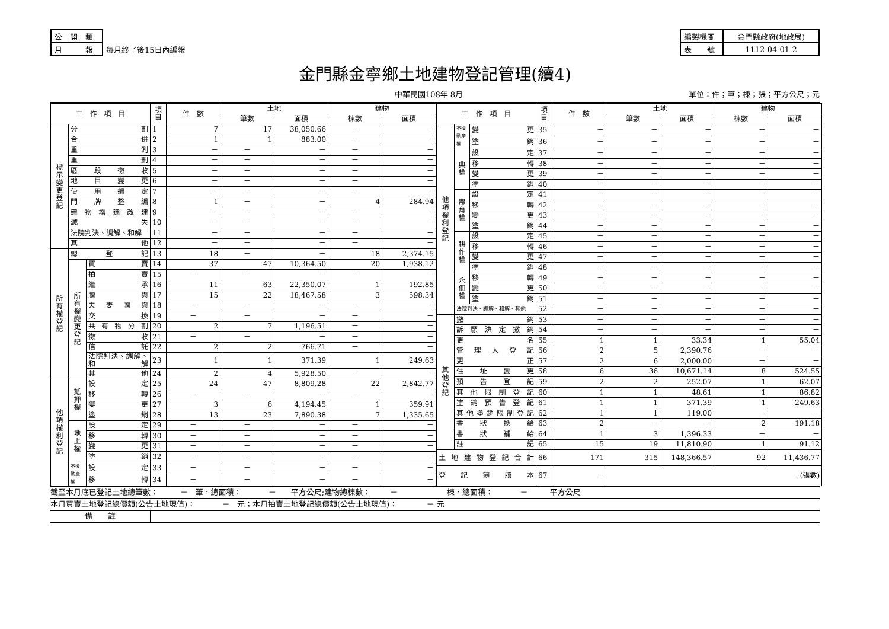| 公 開 類 | |
| 月 報 | 每月終了後15日內編報 |
| 編製機關 | 金門縣政府(地政局) |
| 表 號 | 1112-04-01-2 |
金門縣金寧鄉土地建物登記管理(續4)
中華民國108年 8月 單位：件；筆；棟；張；平方公尺；元
| 工 作 項 目 | | | 項目 | 件 數 | 土地 | | 建物 | |
| --- | --- | --- | --- | --- | --- | --- | --- | --- |
| | | | | | 筆數 | 面積 | 棟數 | 面積 |
| 標示變更登記 | 分 割 | | 1 | 7 | 17 | 38,050.66 | － | － |
| | 合 併 | | 2 | 1 | 1 | 883.00 | － | － |
| | 重 測 | | 3 | － | － | － | － | － |
| | 重 劃 | | 4 | － | － | － | － | － |
| | 區段徵收 | | 5 | － | － | － | － | － |
| | 地目變更 | | 6 | － | － | － | － | － |
| | 使用編定 | | 7 | － | － | － | － | － |
| | 門牌整編 | | 8 | 1 | － | － | 4 | 284.94 |
| | 建物增建改建 | | 9 | － | － | － | － | － |
| | 滅 失 | | 10 | － | － | － | － | － |
| | 法院判決、調解、和解 | | 11 | － | － | － | － | － |
| | 其 他 | | 12 | － | － | － | － | － |
| 所有權登記 | 總登記 | | 13 | 18 | － | － | 18 | 2,374.15 |
| | 所有權變更登記 | 買 賣 | 14 | 37 | 47 | 10,364.50 | 20 | 1,938.12 |
| | | 拍 賣 | 15 | － | － | － | － | － |
| | | 繼 承 | 16 | 11 | 63 | 22,350.07 | 1 | 192.85 |
| | | 贈 與 | 17 | 15 | 22 | 18,467.58 | 3 | 598.34 |
| | | 夫妻贈與 | 18 | － | － | － | － | － |
| | | 交 換 | 19 | － | － | － | － | － |
| | | 共有物分割 | 20 | 2 | 7 | 1,196.51 | － | － |
| | | 徵 收 | 21 | － | － | － | － | － |
| | | 信 託 | 22 | 2 | 2 | 766.71 | － | － |
| | | 法院判決、調解、和解 | 23 | 1 | 1 | 371.39 | 1 | 249.63 |
| | | 其 他 | 24 | 2 | 4 | 5,928.50 | － | － |
| 他項權利登記 | 抵押權 | 設 定 | 25 | 24 | 47 | 8,809.28 | 22 | 2,842.77 |
| | | 移 轉 | 26 | － | － | － | － | － |
| | | 變 更 | 27 | 3 | 6 | 4,194.45 | 1 | 359.91 |
| | | 塗 銷 | 28 | 13 | 23 | 7,890.38 | 7 | 1,335.65 |
| | 地上權 | 設 定 | 29 | － | － | － | － | － |
| | | 移 轉 | 30 | － | － | － | － | － |
| | | 變 更 | 31 | － | － | － | － | － |
| | | 塗 銷 | 32 | － | － | － | － | － |
| | 不役動產權 | 設 定 | 33 | － | － | － | － | － |
| | | 移 轉 | 34 | － | － | － | － | － |
| 工 作 項 目 | | | 項目 | 件 數 | 土地 | | 建物 | |
| --- | --- | --- | --- | --- | --- | --- | --- | --- |
| | | | | | 筆數 | 面積 | 棟數 | 面積 |
| 他項權利登記 | 不役動產權 | 變 更 | 35 | － | － | － | － | － |
| | | 塗 銷 | 36 | － | － | － | － | － |
| | 典權 | 設 定 | 37 | － | － | － | － | － |
| | | 移 轉 | 38 | － | － | － | － | － |
| | | 變 更 | 39 | － | － | － | － | － |
| | | 塗 銷 | 40 | － | － | － | － | － |
| | 農育權 | 設 定 | 41 | － | － | － | － | － |
| | | 移 轉 | 42 | － | － | － | － | － |
| | | 變 更 | 43 | － | － | － | － | － |
| | | 塗 銷 | 44 | － | － | － | － | － |
| | 耕作權 | 設 定 | 45 | － | － | － | － | － |
| | | 移 轉 | 46 | － | － | － | － | － |
| | | 變 更 | 47 | － | － | － | － | － |
| | | 塗 銷 | 48 | － | － | － | － | － |
| | 永佃權 | 移 轉 | 49 | － | － | － | － | － |
| | | 變 更 | 50 | － | － | － | － | － |
| | | 塗 銷 | 51 | － | － | － | － | － |
| | 法院判決、調解、和解、其他 | | 52 | － | － | － | － | － |
| 其他登記 | 撤 銷 | | 53 | － | － | － | － | － |
| | 訴願決定撤銷 | | 54 | － | － | － | － | － |
| | 更 名 | | 55 | 1 | 1 | 33.34 | 1 | 55.04 |
| | 管理人登記 | | 56 | 2 | 5 | 2,390.76 | － | － |
| | 更 正 | | 57 | 2 | 6 | 2,000.00 | － | － |
| | 住址變更 | | 58 | 6 | 36 | 10,671.14 | 8 | 524.55 |
| | 預告登記 | | 59 | 2 | 2 | 252.07 | 1 | 62.07 |
| | 其他限制登記 | | 60 | 1 | 1 | 48.61 | 1 | 86.82 |
| | 塗銷預告登記 | | 61 | 1 | 1 | 371.39 | 1 | 249.63 |
| | 其他塗銷限制登記 | | 62 | 1 | 1 | 119.00 | － | － |
| | 書狀換給 | | 63 | 2 | － | － | 2 | 191.18 |
| | 書狀補給 | | 64 | 1 | 3 | 1,396.33 | － | － |
| | 註 記 | | 65 | 15 | 19 | 11,810.90 | 1 | 91.12 |
| 土地建物登記合計 | | | 66 | 171 | 315 | 148,366.57 | 92 | 11,436.77 |
| 登記簿謄本 | | | 67 | － | －(張數) | | | |
截至本月底已登記土地總筆數： － 筆，總面積： － 平方公尺;建物總棟數： － 棟，總面積： － 平方公尺
本月買賣土地登記總價額(公告土地現值)： － 元；本月拍賣土地登記總價額(公告土地現值)： － 元
備　　註